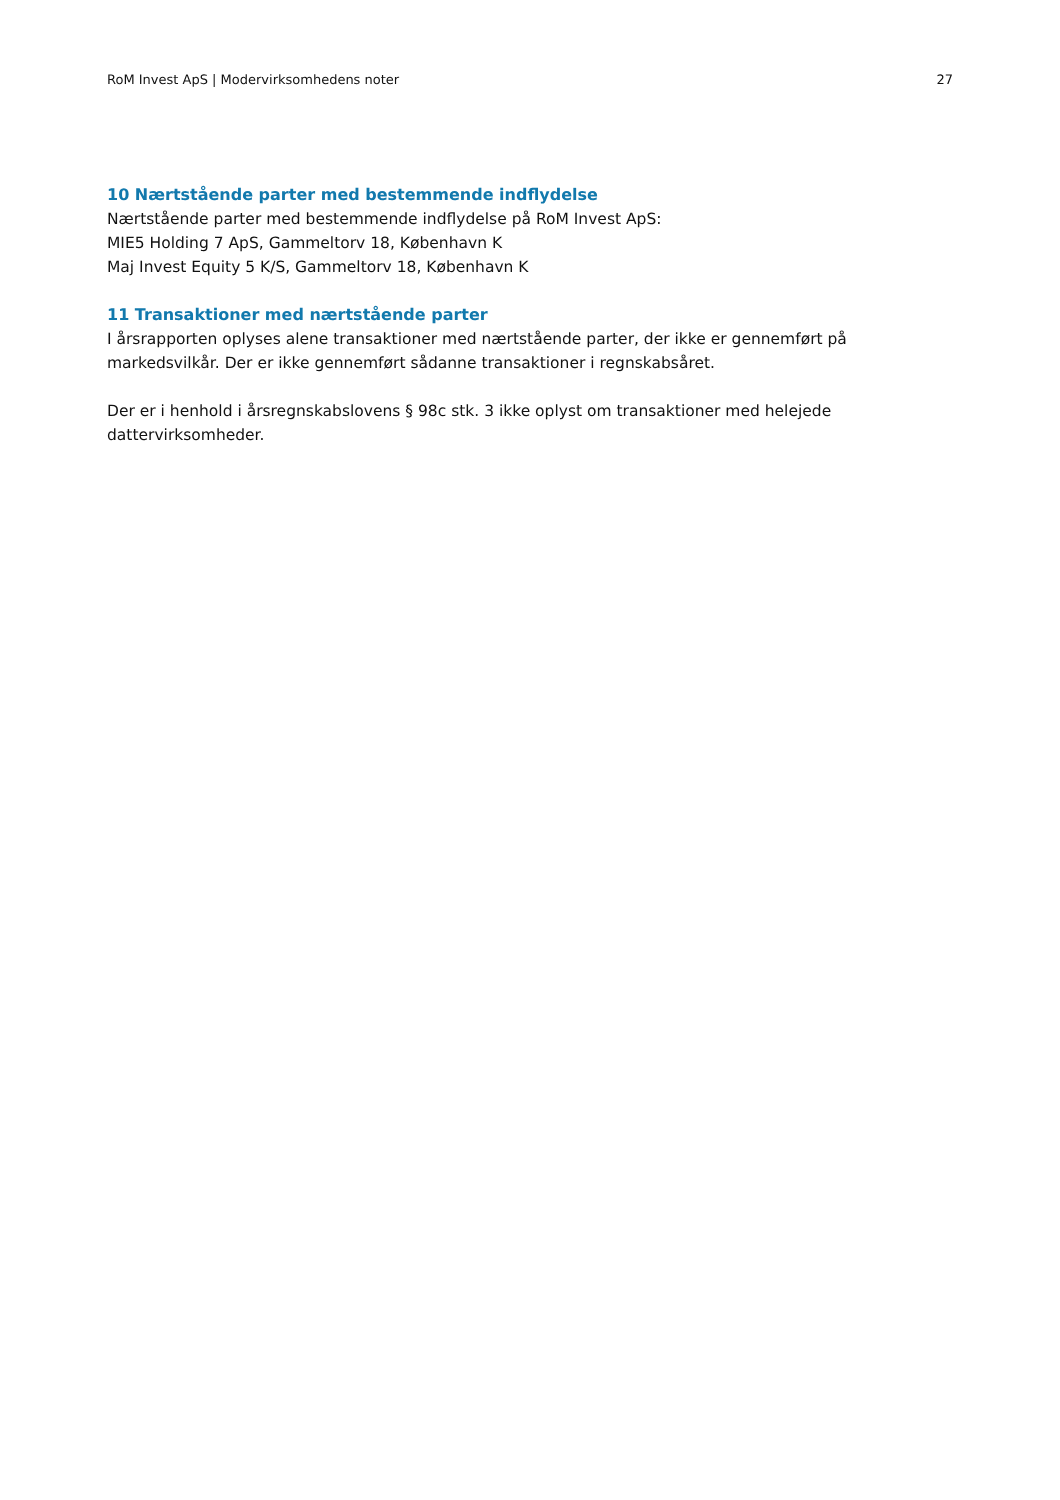RoM Invest ApS | Modervirksomhedens noter 27
10 Nærtstående parter med bestemmende indflydelse
Nærtstående parter med bestemmende indflydelse på RoM Invest ApS:
MIE5 Holding 7 ApS, Gammeltorv 18, København K
Maj Invest Equity 5 K/S, Gammeltorv 18, København K
11 Transaktioner med nærtstående parter
I årsrapporten oplyses alene transaktioner med nærtstående parter, der ikke er gennemført på markedsvilkår. Der er ikke gennemført sådanne transaktioner i regnskabsåret.
Der er i henhold i årsregnskabslovens § 98c stk. 3 ikke oplyst om transaktioner med helejede
dattervirksomheder.